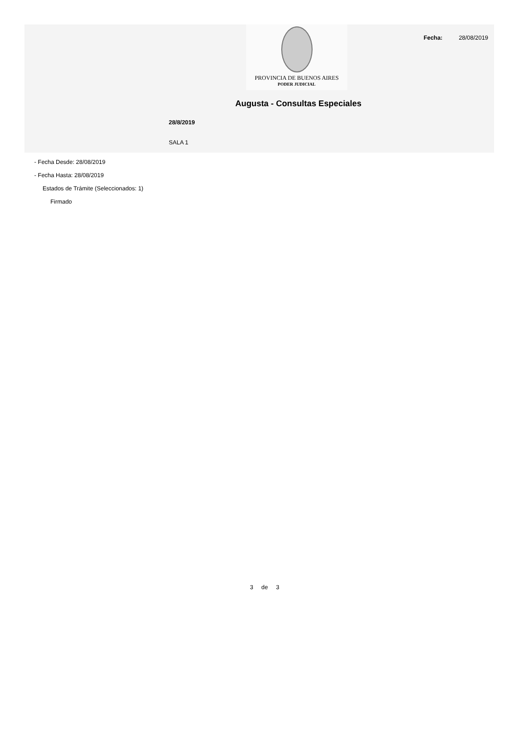PROVINCIA DE BUENOS AIRES
PODER JUDICIAL
Fecha: 28/08/2019
Augusta - Consultas Especiales
28/8/2019
SALA 1
- Fecha Desde: 28/08/2019
- Fecha Hasta: 28/08/2019
Estados de Trámite (Seleccionados: 1)
Firmado
3 de 3